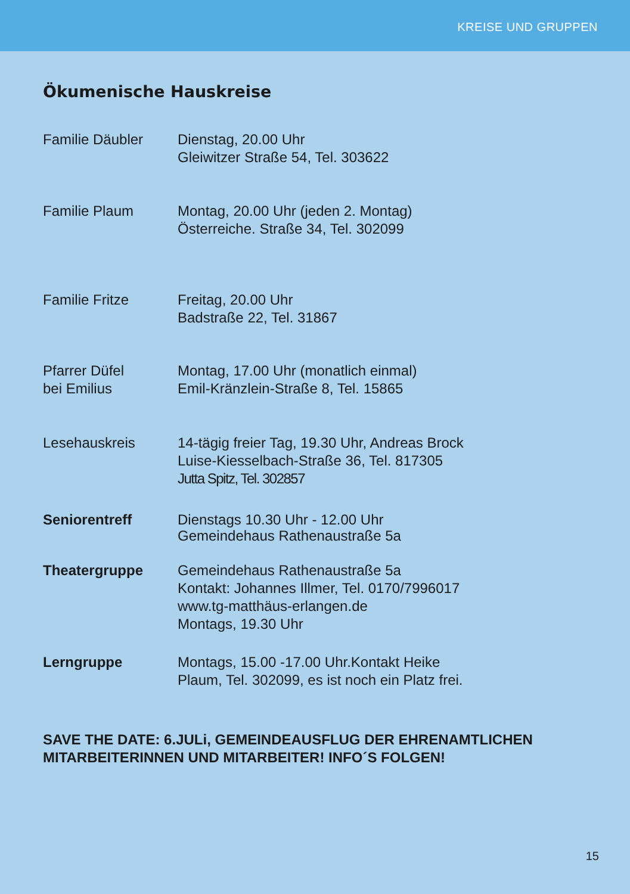KREISE UND GRUPPEN
Ökumenische Hauskreise
Familie Däubler Dienstag, 20.00 Uhr
Gleiwitzer Straße 54, Tel. 303622
Familie Plaum Montag, 20.00 Uhr (jeden 2. Montag)
Österreiche. Straße 34, Tel. 302099
Familie Fritze Freitag, 20.00 Uhr
Badstraße 22, Tel. 31867
Pfarrer Düfel
bei Emilius
Montag, 17.00 Uhr (monatlich einmal)
Emil-Kränzlein-Straße 8, Tel. 15865
Lesehauskreis 14-tägig freier Tag, 19.30 Uhr, Andreas Brock
Luise-Kiesselbach-Straße 36, Tel. 817305
Jutta Spitz, Tel. 302857
Seniorentreff Dienstags 10.30 Uhr - 12.00 Uhr
Gemeindehaus Rathenaustraße 5a
Theatergruppe Gemeindehaus Rathenaustraße 5a
Kontakt: Johannes Illmer, Tel. 0170/7996017
www.tg-matthäus-erlangen.de
Montags, 19.30 Uhr
Lerngruppe Montags, 15.00 -17.00 Uhr.Kontakt Heike
Plaum, Tel. 302099, es ist noch ein Platz frei.
SAVE THE DATE: 6.JULi, GEMEINDEAUSFLUG DER EHRENAMTLICHEN MITARBEITERINNEN UND MITARBEITER! INFO´S FOLGEN!
15